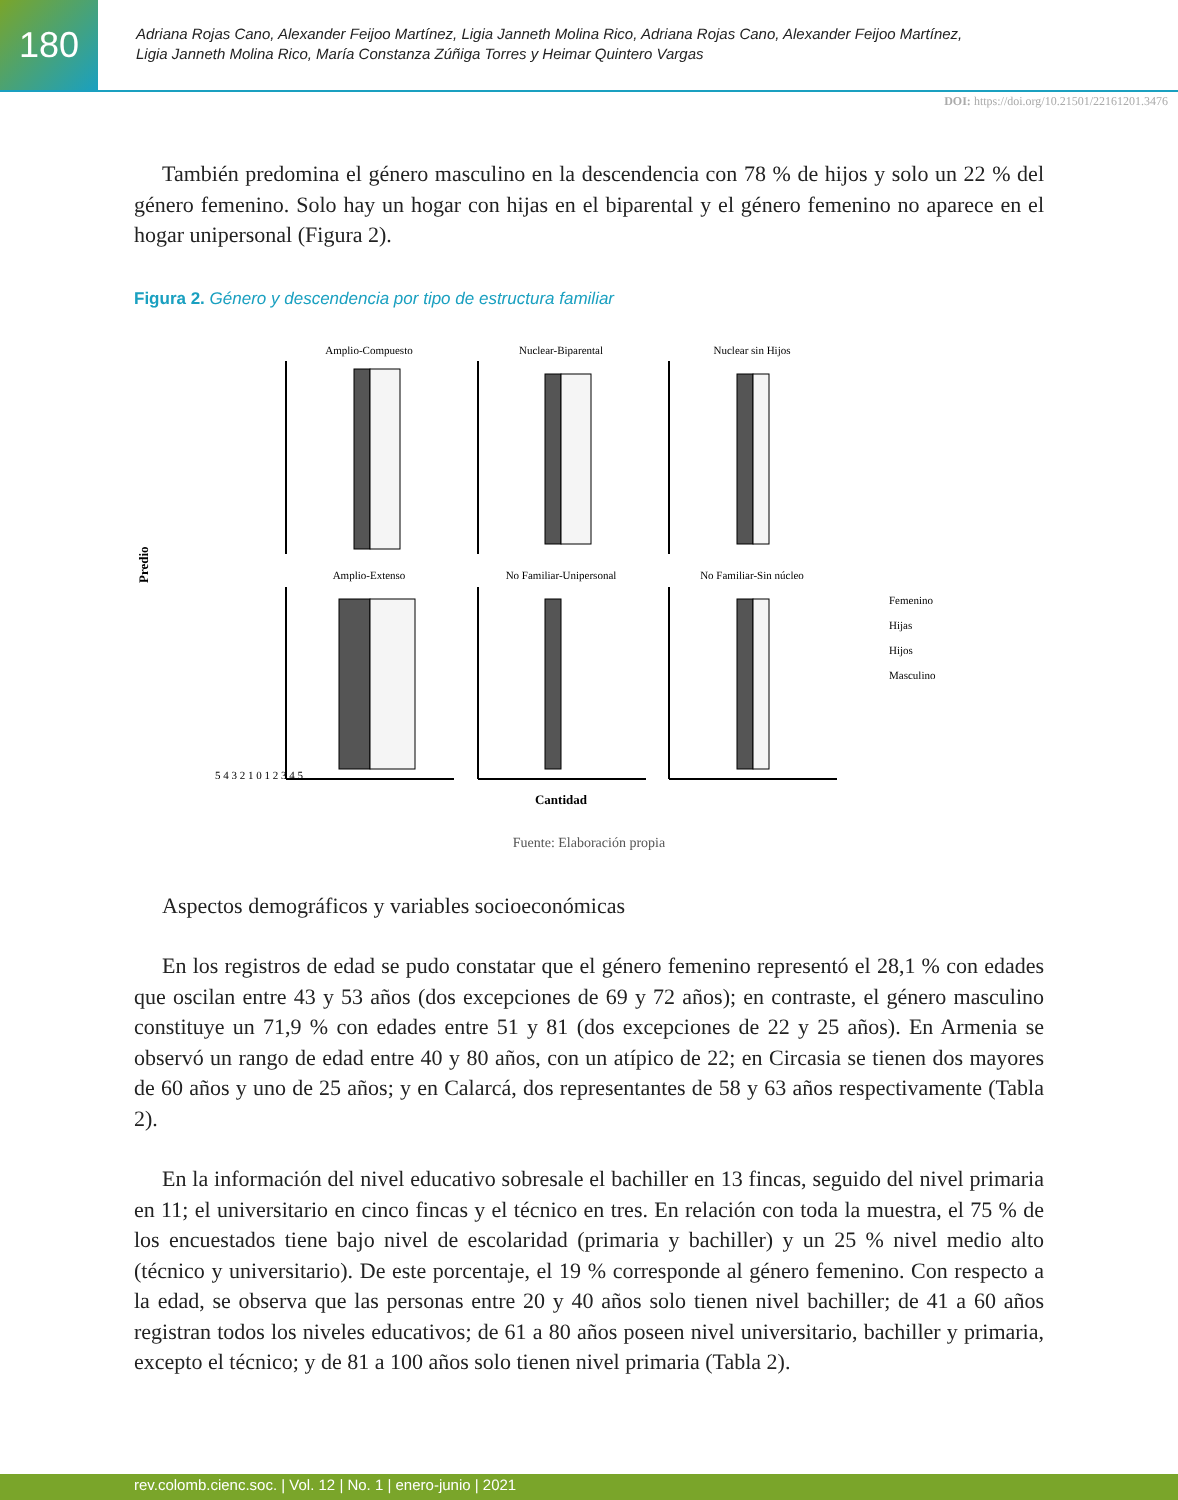180
Adriana Rojas Cano, Alexander Feijoo Martínez, Ligia Janneth Molina Rico, Adriana Rojas Cano, Alexander Feijoo Martínez,
Ligia Janneth Molina Rico, María Constanza Zúñiga Torres y Heimar Quintero Vargas
DOI: https://doi.org/10.21501/22161201.3476
También predomina el género masculino en la descendencia con 78 % de hijos y solo un 22 % del género femenino. Solo hay un hogar con hijas en el biparental y el género femenino no aparece en el hogar unipersonal (Figura 2).
Figura 2. Género y descendencia por tipo de estructura familiar
Amplio-Compuesto
Nuclear-Biparental
Nuclear sin Hijos
Amplio-Extenso
No Familiar-Unipersonal
No Familiar-Sin núcleo
5 4 3 2 1 0 1 2 3 4 5
Cantidad
Predio
Femenino
Hijas
Hijos
Masculino
Fuente: Elaboración propia
Aspectos demográficos y variables socioeconómicas
En los registros de edad se pudo constatar que el género femenino representó el 28,1 % con edades que oscilan entre 43 y 53 años (dos excepciones de 69 y 72 años); en contraste, el género masculino constituye un 71,9 % con edades entre 51 y 81 (dos excepciones de 22 y 25 años). En Armenia se observó un rango de edad entre 40 y 80 años, con un atípico de 22; en Circasia se tienen dos mayores de 60 años y uno de 25 años; y en Calarcá, dos representantes de 58 y 63 años respectivamente (Tabla 2).
En la información del nivel educativo sobresale el bachiller en 13 fincas, seguido del nivel primaria en 11; el universitario en cinco fincas y el técnico en tres. En relación con toda la muestra, el 75 % de los encuestados tiene bajo nivel de escolaridad (primaria y bachiller) y un 25 % nivel medio alto (técnico y universitario). De este porcentaje, el 19 % corresponde al género femenino. Con respecto a la edad, se observa que las personas entre 20 y 40 años solo tienen nivel bachiller; de 41 a 60 años registran todos los niveles educativos; de 61 a 80 años poseen nivel universitario, bachiller y primaria, excepto el técnico; y de 81 a 100 años solo tienen nivel primaria (Tabla 2).
rev.colomb.cienc.soc. | Vol. 12 | No. 1 | enero-junio | 2021